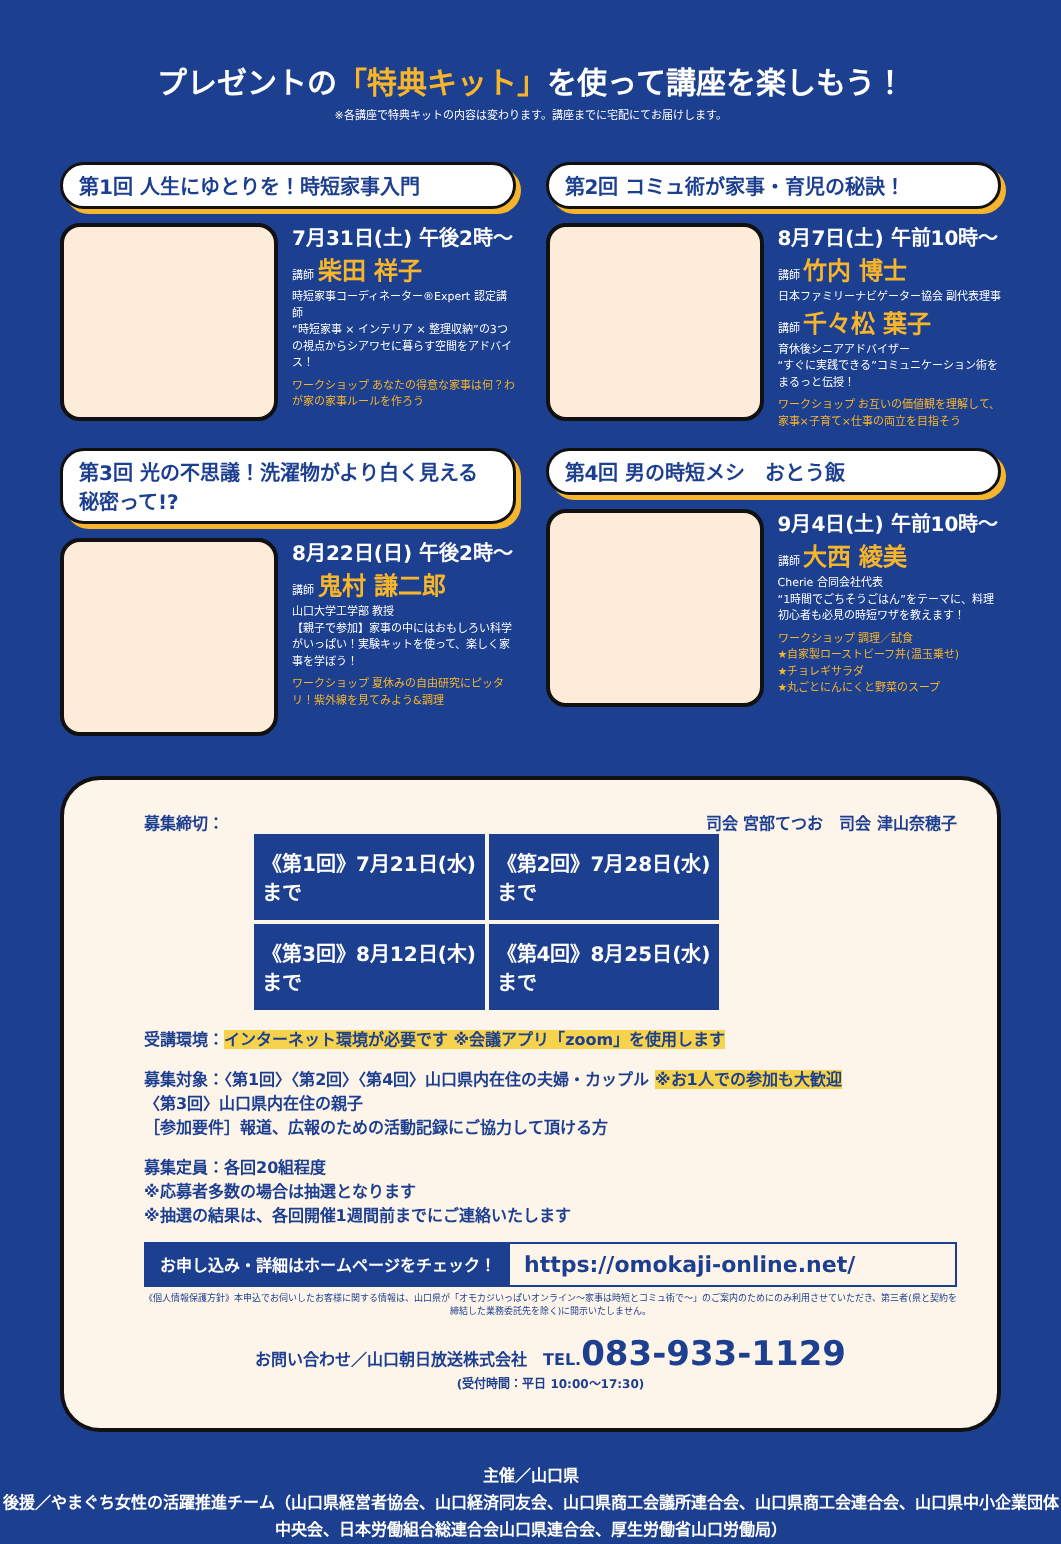プレゼントの「特典キット」を使って講座を楽しもう！
※各講座で特典キットの内容は変わります。講座までに宅配にてお届けします。
第1回 人生にゆとりを！時短家事入門
7月31日(土) 午後2時〜
講師 柴田 祥子
時短家事コーディネーター®Expert 認定講師
“時短家事 × インテリア × 整理収納”の3つの視点からシアワセに暮らす空間をアドバイス！
ワークショップ あなたの得意な家事は何？わが家の家事ルールを作ろう
第2回 コミュ術が家事・育児の秘訣！
8月7日(土) 午前10時〜
講師 竹内 博士
日本ファミリーナビゲーター協会 副代表理事
講師 千々松 葉子
育休後シニアアドバイザー
“すぐに実践できる”コミュニケーション術をまるっと伝授！
ワークショップ お互いの価値観を理解して、家事×子育て×仕事の両立を目指そう
第3回 光の不思議！洗濯物がより白く見える秘密って!?
8月22日(日) 午後2時〜
講師 鬼村 謙二郎
山口大学工学部 教授
【親子で参加】家事の中にはおもしろい科学がいっぱい！実験キットを使って、楽しく家事を学ぼう！
ワークショップ 夏休みの自由研究にピッタリ！紫外線を見てみよう&調理
第4回 男の時短メシ　おとう飯
9月4日(土) 午前10時〜
講師 大西 綾美
Cherie 合同会社代表
“1時間でごちそうごはん”をテーマに、料理初心者も必見の時短ワザを教えます！
ワークショップ 調理／試食
★自家製ローストビーフ丼(温玉乗せ)
★チョレギサラダ
★丸ごとにんにくと野菜のスープ
司会 宮部てつお　司会 津山奈穂子
募集締切：
《第1回》7月21日(水)まで
《第2回》7月28日(水)まで
《第3回》8月12日(木)まで
《第4回》8月25日(水)まで
受講環境：インターネット環境が必要です ※会議アプリ「zoom」を使用します
募集対象：〈第1回〉〈第2回〉〈第4回〉山口県内在住の夫婦・カップル ※お1人での参加も大歓迎
〈第3回〉山口県内在住の親子
［参加要件］報道、広報のための活動記録にご協力して頂ける方
募集定員：各回20組程度
※応募者多数の場合は抽選となります
※抽選の結果は、各回開催1週間前までにご連絡いたします
お申し込み・詳細はホームページをチェック！
https://omokaji-online.net/
《個人情報保護方針》本申込でお伺いしたお客様に関する情報は、山口県が「オモカジいっぱいオンライン〜家事は時短とコミュ術で〜」のご案内のためにのみ利用させていただき、第三者(県と契約を締結した業務委託先を除く)に開示いたしません。
お問い合わせ／山口朝日放送株式会社　TEL.083-933-1129
(受付時間：平日 10:00〜17:30)
主催／山口県
後援／やまぐち女性の活躍推進チーム（山口県経営者協会、山口経済同友会、山口県商工会議所連合会、山口県商工会連合会、山口県中小企業団体中央会、日本労働組合総連合会山口県連合会、厚生労働省山口労働局）